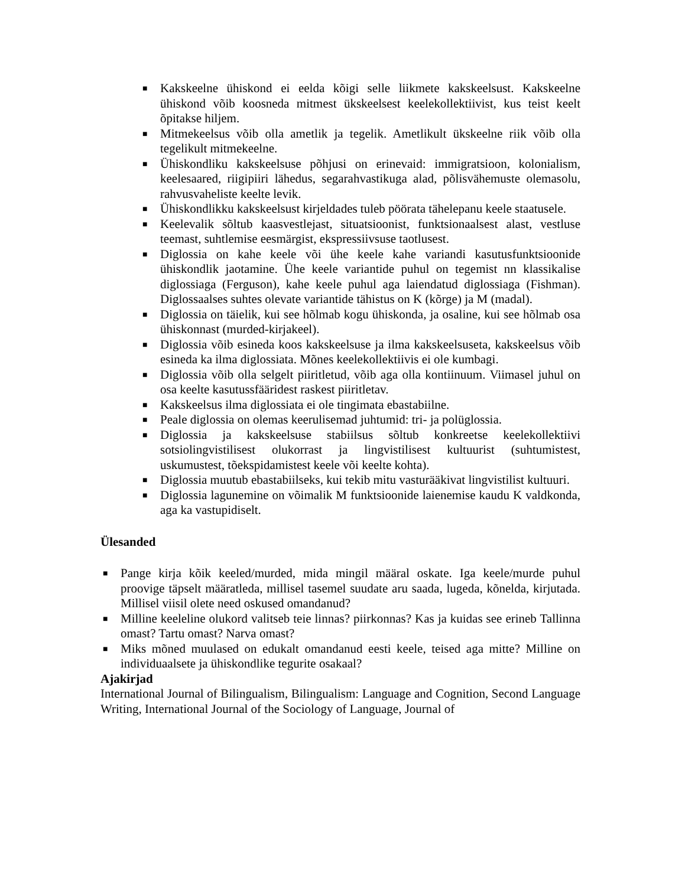■ Kakskeelne ühiskond ei eelda kõigi selle liikmete kakskeelsust. Kakskeelne ühiskond võib koosneda mitmest ükskeelsest keelekollektiivist, kus teist keelt õpitakse hiljem.
■ Mitmekeelsus võib olla ametlik ja tegelik. Ametlikult ükskeelne riik võib olla tegelikult mitmekeelne.
■ Ühiskondliku kakskeelsuse põhjusi on erinevaid: immigratsioon, kolonialism, keelesaared, riigipiiri lähedus, segarahvastikuga alad, põlisvähemuste olemasolu, rahvusvaheliste keelte levik.
■ Ühiskondlikku kakskeelsust kirjeldades tuleb pöörata tähelepanu keele staatusele.
■ Keelevalik sõltub kaasvestlejast, situatsioonist, funktsionaalsest alast, vestluse teemast, suhtlemise eesmärgist, ekspressiivsuse taotlusest.
■ Diglossia on kahe keele või ühe keele kahe variandi kasutusfunktsioonide ühiskondlik jaotamine. Ühe keele variantide puhul on tegemist nn klassikalise diglossiaga (Ferguson), kahe keele puhul aga laiendatud diglossiaga (Fishman). Diglossaalses suhtes olevate variantide tähistus on K (kõrge) ja M (madal).
■ Diglossia on täielik, kui see hõlmab kogu ühiskonda, ja osaline, kui see hõlmab osa ühiskonnast (murded-kirjakeel).
■ Diglossia võib esineda koos kakskeelsuse ja ilma kakskeelsuseta, kakskeelsus võib esineda ka ilma diglossiata. Mõnes keelekollektiivis ei ole kumbagi.
■ Diglossia võib olla selgelt piiritletud, võib aga olla kontiinuum. Viimasel juhul on osa keelte kasutussfääridest raskest piiritletav.
■ Kakskeelsus ilma diglossiata ei ole tingimata ebastabiilne.
■ Peale diglossia on olemas keerulisemad juhtumid: tri- ja polüglossia.
■ Diglossia ja kakskeelsuse stabiilsus sõltub konkreetse keelekollektiivi sotsiolingvistilisest olukorrast ja lingvistilisest kultuurist (suhtumistest, uskumustest, tõekspidamistest keele või keelte kohta).
■ Diglossia muutub ebastabiilseks, kui tekib mitu vasturääkivat lingvistilist kultuuri.
■ Diglossia lagunemine on võimalik M funktsioonide laienemise kaudu K valdkonda, aga ka vastupidiselt.
Ülesanded
■ Pange kirja kõik keeled/murded, mida mingil määral oskate. Iga keele/murde puhul proovige täpselt määratleda, millisel tasemel suudate aru saada, lugeda, kõnelda, kirjutada. Millisel viisil olete need oskused omandanud?
■ Milline keeleline olukord valitseb teie linnas? piirkonnas? Kas ja kuidas see erineb Tallinna omast? Tartu omast? Narva omast?
■ Miks mõned muulased on edukalt omandanud eesti keele, teised aga mitte? Milline on individuaalsete ja ühiskondlike tegurite osakaal?
Ajakirjad
International Journal of Bilingualism, Bilingualism: Language and Cognition, Second Language Writing, International Journal of the Sociology of Language, Journal of